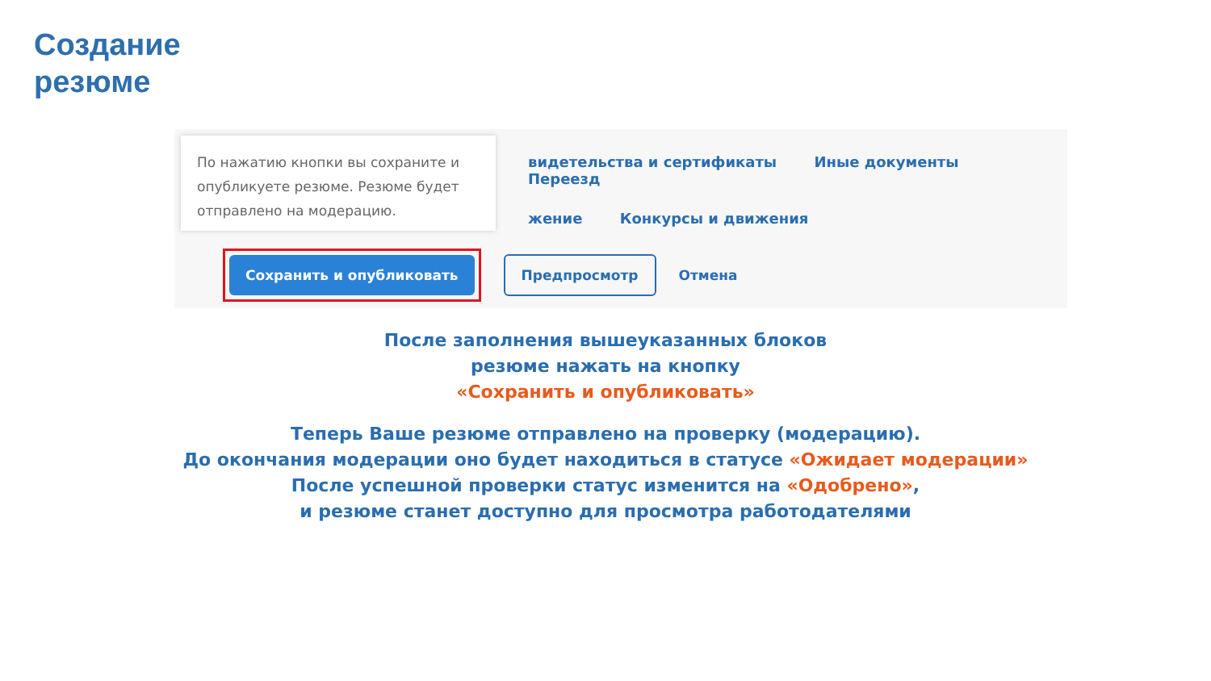Создание
резюме
По нажатию кнопки вы сохраните и опубликуете резюме. Резюме будет отправлено на модерацию.
видетельства и сертификаты Иные документы Переезд
жение Конкурсы и движения
Сохранить и опубликовать
Предпросмотр
Отмена
После заполнения вышеуказанных блоков
резюме нажать на кнопку
«Сохранить и опубликовать»
Теперь Ваше резюме отправлено на проверку (модерацию).
До окончания модерации оно будет находиться в статусе «Ожидает модерации»
После успешной проверки статус изменится на «Одобрено»,
и резюме станет доступно для просмотра работодателями